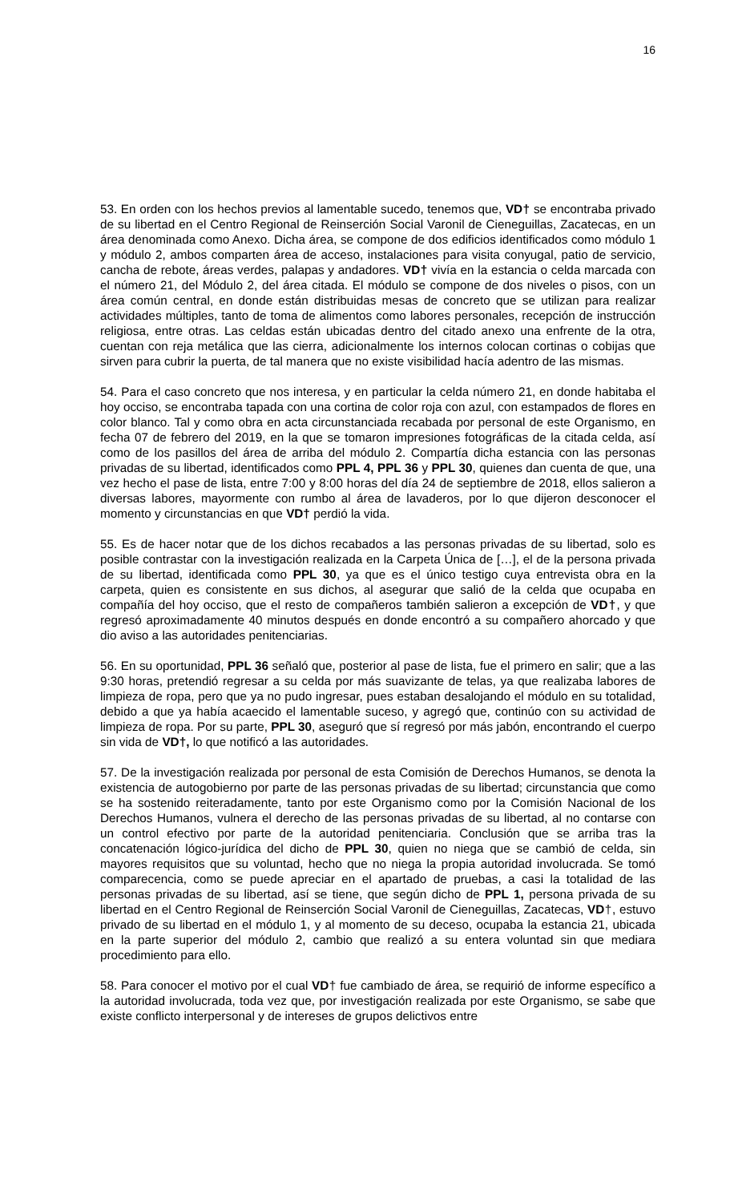16
53. En orden con los hechos previos al lamentable sucedo, tenemos que, VD† se encontraba privado de su libertad en el Centro Regional de Reinserción Social Varonil de Cieneguillas, Zacatecas, en un área denominada como Anexo. Dicha área, se compone de dos edificios identificados como módulo 1 y módulo 2, ambos comparten área de acceso, instalaciones para visita conyugal, patio de servicio, cancha de rebote, áreas verdes, palapas y andadores. VD† vivía en la estancia o celda marcada con el número 21, del Módulo 2, del área citada. El módulo se compone de dos niveles o pisos, con un área común central, en donde están distribuidas mesas de concreto que se utilizan para realizar actividades múltiples, tanto de toma de alimentos como labores personales, recepción de instrucción religiosa, entre otras. Las celdas están ubicadas dentro del citado anexo una enfrente de la otra, cuentan con reja metálica que las cierra, adicionalmente los internos colocan cortinas o cobijas que sirven para cubrir la puerta, de tal manera que no existe visibilidad hacía adentro de las mismas.
54. Para el caso concreto que nos interesa, y en particular la celda número 21, en donde habitaba el hoy occiso, se encontraba tapada con una cortina de color roja con azul, con estampados de flores en color blanco. Tal y como obra en acta circunstanciada recabada por personal de este Organismo, en fecha 07 de febrero del 2019, en la que se tomaron impresiones fotográficas de la citada celda, así como de los pasillos del área de arriba del módulo 2. Compartía dicha estancia con las personas privadas de su libertad, identificados como PPL 4, PPL 36 y PPL 30, quienes dan cuenta de que, una vez hecho el pase de lista, entre 7:00 y 8:00 horas del día 24 de septiembre de 2018, ellos salieron a diversas labores, mayormente con rumbo al área de lavaderos, por lo que dijeron desconocer el momento y circunstancias en que VD† perdió la vida.
55. Es de hacer notar que de los dichos recabados a las personas privadas de su libertad, solo es posible contrastar con la investigación realizada en la Carpeta Única de […], el de la persona privada de su libertad, identificada como PPL 30, ya que es el único testigo cuya entrevista obra en la carpeta, quien es consistente en sus dichos, al asegurar que salió de la celda que ocupaba en compañía del hoy occiso, que el resto de compañeros también salieron a excepción de VD†, y que regresó aproximadamente 40 minutos después en donde encontró a su compañero ahorcado y que dio aviso a las autoridades penitenciarias.
56. En su oportunidad, PPL 36 señaló que, posterior al pase de lista, fue el primero en salir; que a las 9:30 horas, pretendió regresar a su celda por más suavizante de telas, ya que realizaba labores de limpieza de ropa, pero que ya no pudo ingresar, pues estaban desalojando el módulo en su totalidad, debido a que ya había acaecido el lamentable suceso, y agregó que, continúo con su actividad de limpieza de ropa. Por su parte, PPL 30, aseguró que sí regresó por más jabón, encontrando el cuerpo sin vida de VD†, lo que notificó a las autoridades.
57. De la investigación realizada por personal de esta Comisión de Derechos Humanos, se denota la existencia de autogobierno por parte de las personas privadas de su libertad; circunstancia que como se ha sostenido reiteradamente, tanto por este Organismo como por la Comisión Nacional de los Derechos Humanos, vulnera el derecho de las personas privadas de su libertad, al no contarse con un control efectivo por parte de la autoridad penitenciaria. Conclusión que se arriba tras la concatenación lógico-jurídica del dicho de PPL 30, quien no niega que se cambió de celda, sin mayores requisitos que su voluntad, hecho que no niega la propia autoridad involucrada. Se tomó comparecencia, como se puede apreciar en el apartado de pruebas, a casi la totalidad de las personas privadas de su libertad, así se tiene, que según dicho de PPL 1, persona privada de su libertad en el Centro Regional de Reinserción Social Varonil de Cieneguillas, Zacatecas, VD†, estuvo privado de su libertad en el módulo 1, y al momento de su deceso, ocupaba la estancia 21, ubicada en la parte superior del módulo 2, cambio que realizó a su entera voluntad sin que mediara procedimiento para ello.
58. Para conocer el motivo por el cual VD† fue cambiado de área, se requirió de informe específico a la autoridad involucrada, toda vez que, por investigación realizada por este Organismo, se sabe que existe conflicto interpersonal y de intereses de grupos delictivos entre